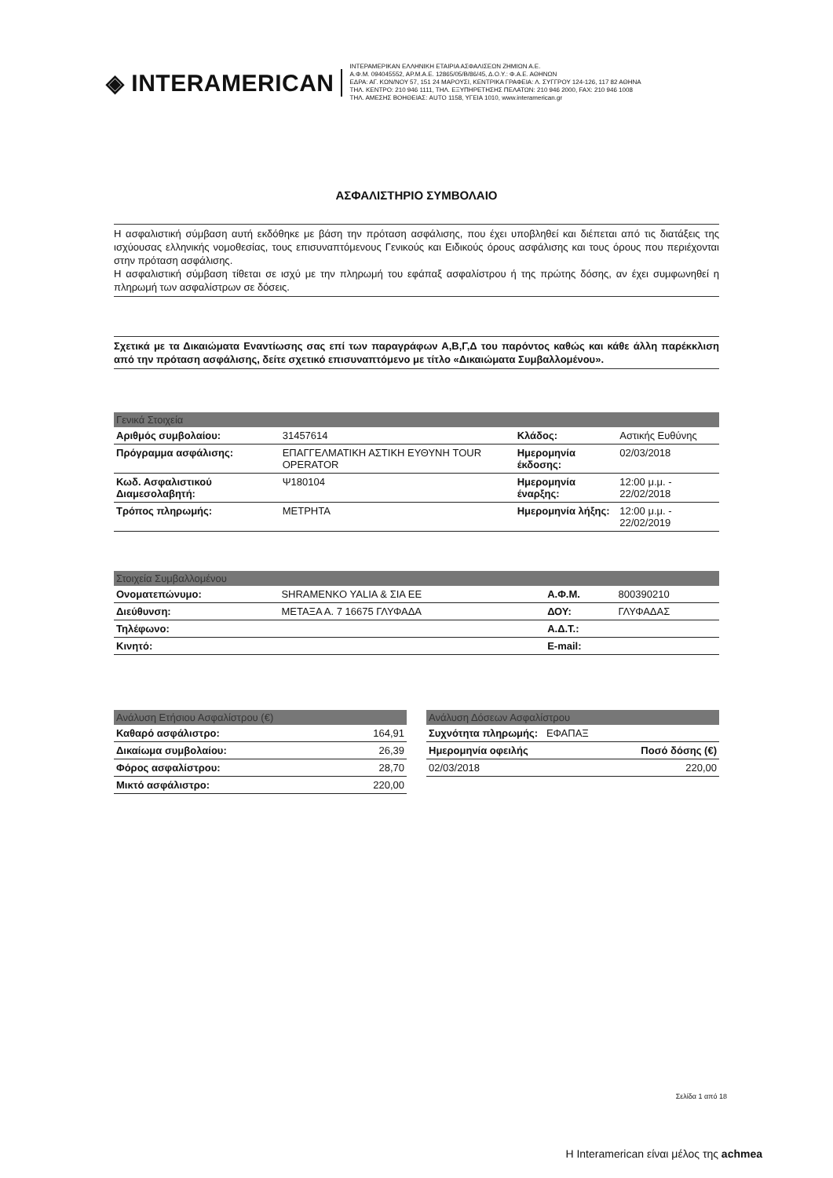◈ INTERAMERICAN
ΙΝΤΕΡΑΜΕΡΙΚΑΝ ΕΛΛΗΝΙΚΗ ΕΤΑΙΡΙΑ ΑΣΦΑΛΙΣΕΩΝ ΖΗΜΙΩΝ Α.Ε.
Α.Φ.Μ. 094045552, ΑΡ.Μ.Α.Ε. 12865/05/Β/86/45, Δ.Ο.Υ.: Φ.Α.Ε. ΑΘΗΝΩΝ
ΕΔΡΑ: ΑΓ. ΚΩΝ/ΝΟΥ 57, 151 24 ΜΑΡΟΥΣΙ, ΚΕΝΤΡΙΚΑ ΓΡΑΦΕΙΑ: Λ. ΣΥΓΓΡΟΥ 124-126, 117 82 ΑΘΗΝΑ
ΤΗΛ. ΚΕΝΤΡΟ: 210 946 1111, ΤΗΛ. ΕΞΥΠΗΡΕΤΗΣΗΣ ΠΕΛΑΤΩΝ: 210 946 2000, FAX: 210 946 1008
ΤΗΛ. ΑΜΕΣΗΣ ΒΟΗΘΕΙΑΣ: AUTO 1158, ΥΓΕΙΑ 1010, www.interamerican.gr
ΑΣΦΑΛΙΣΤΗΡΙΟ ΣΥΜΒΟΛΑΙΟ
Η ασφαλιστική σύμβαση αυτή εκδόθηκε με βάση την πρόταση ασφάλισης, που έχει υποβληθεί και διέπεται από τις διατάξεις της ισχύουσας ελληνικής νομοθεσίας, τους επισυναπτόμενους Γενικούς και Ειδικούς όρους ασφάλισης και τους όρους που περιέχονται στην πρόταση ασφάλισης.
Η ασφαλιστική σύμβαση τίθεται σε ισχύ με την πληρωμή του εφάπαξ ασφαλίστρου ή της πρώτης δόσης, αν έχει συμφωνηθεί η πληρωμή των ασφαλίστρων σε δόσεις.
Σχετικά με τα Δικαιώματα Εναντίωσης σας επί των παραγράφων Α,Β,Γ,Δ του παρόντος καθώς και κάθε άλλη παρέκκλιση από την πρόταση ασφάλισης, δείτε σχετικό επισυναπτόμενο με τίτλο «Δικαιώματα Συμβαλλομένου».
| Γενικά Στοιχεία | | | |
| --- | --- | --- | --- |
| Αριθμός συμβολαίου: | 31457614 | Κλάδος: | Αστικής Ευθύνης |
| Πρόγραμμα ασφάλισης: | ΕΠΑΓΓΕΛΜΑΤΙΚΗ ΑΣΤΙΚΗ ΕΥΘΥΝΗ TOUR OPERATOR | Ημερομηνία έκδοσης: | 02/03/2018 |
| Κωδ. Ασφαλιστικού Διαμεσολαβητή: | Ψ180104 | Ημερομηνία έναρξης: | 12:00 μ.μ. - 22/02/2018 |
| Τρόπος πληρωμής: | ΜΕΤΡΗΤΑ | Ημερομηνία λήξης: | 12:00 μ.μ. - 22/02/2019 |
| Στοιχεία Συμβαλλομένου | | | |
| --- | --- | --- | --- |
| Ονοματεπώνυμο: | SHRAMENKO YALIA & ΣΙΑ ΕΕ | Α.Φ.Μ. | 800390210 |
| Διεύθυνση: | ΜΕΤΑΞΑ Α. 7 16675 ΓΛΥΦΑΔΑ | ΔΟΥ: | ΓΛΥΦΑΔΑΣ |
| Τηλέφωνο: | | Α.Δ.Τ.: | |
| Κινητό: | | E-mail: | |
| Ανάλυση Ετήσιου Ασφαλίστρου (€) | |
| --- | --- |
| Καθαρό ασφάλιστρο: | 164,91 |
| Δικαίωμα συμβολαίου: | 26,39 |
| Φόρος ασφαλίστρου: | 28,70 |
| Μικτό ασφάλιστρο: | 220,00 |
| Ανάλυση Δόσεων Ασφαλίστρου | |
| --- | --- |
| Συχνότητα πληρωμής: ΕΦΑΠΑΞ | |
| Ημερομηνία οφειλής | Ποσό δόσης (€) |
| 02/03/2018 | 220,00 |
Σελίδα 1 από 18
Η Interamerican είναι μέλος της achmea